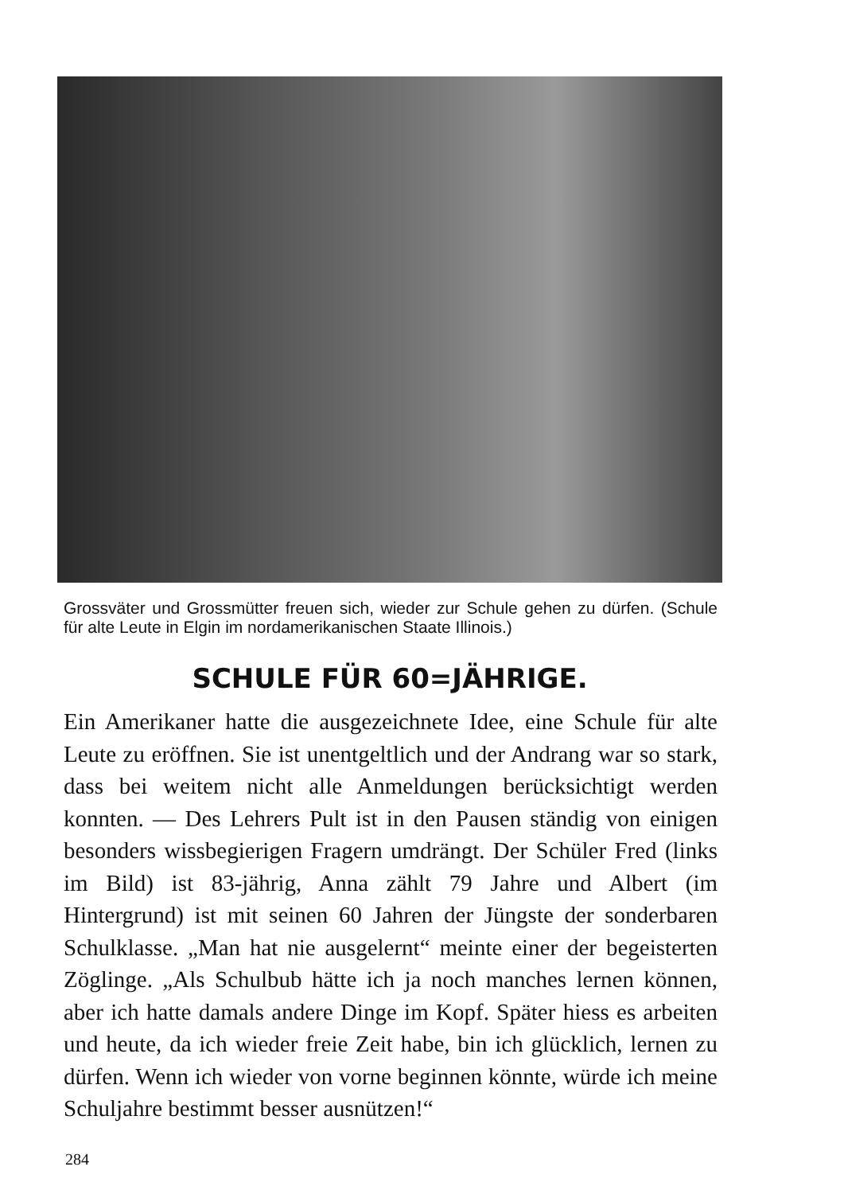Grossväter und Grossmütter freuen sich, wieder zur Schule gehen zu dürfen. (Schule für alte Leute in Elgin im nordamerikanischen Staate Illinois.)
SCHULE FÜR 60=JÄHRIGE.
Ein Amerikaner hatte die ausgezeichnete Idee, eine Schule für alte Leute zu eröffnen. Sie ist unentgeltlich und der Andrang war so stark, dass bei weitem nicht alle Anmeldungen berücksichtigt werden konnten. — Des Lehrers Pult ist in den Pausen ständig von einigen besonders wissbegierigen Fragern umdrängt. Der Schüler Fred (links im Bild) ist 83-jährig, Anna zählt 79 Jahre und Albert (im Hintergrund) ist mit seinen 60 Jahren der Jüngste der sonderbaren Schulklasse. „Man hat nie ausgelernt“ meinte einer der begeisterten Zöglinge. „Als Schulbub hätte ich ja noch manches lernen können, aber ich hatte damals andere Dinge im Kopf. Später hiess es arbeiten und heute, da ich wieder freie Zeit habe, bin ich glücklich, lernen zu dürfen. Wenn ich wieder von vorne beginnen könnte, würde ich meine Schuljahre bestimmt besser ausnützen!“
284